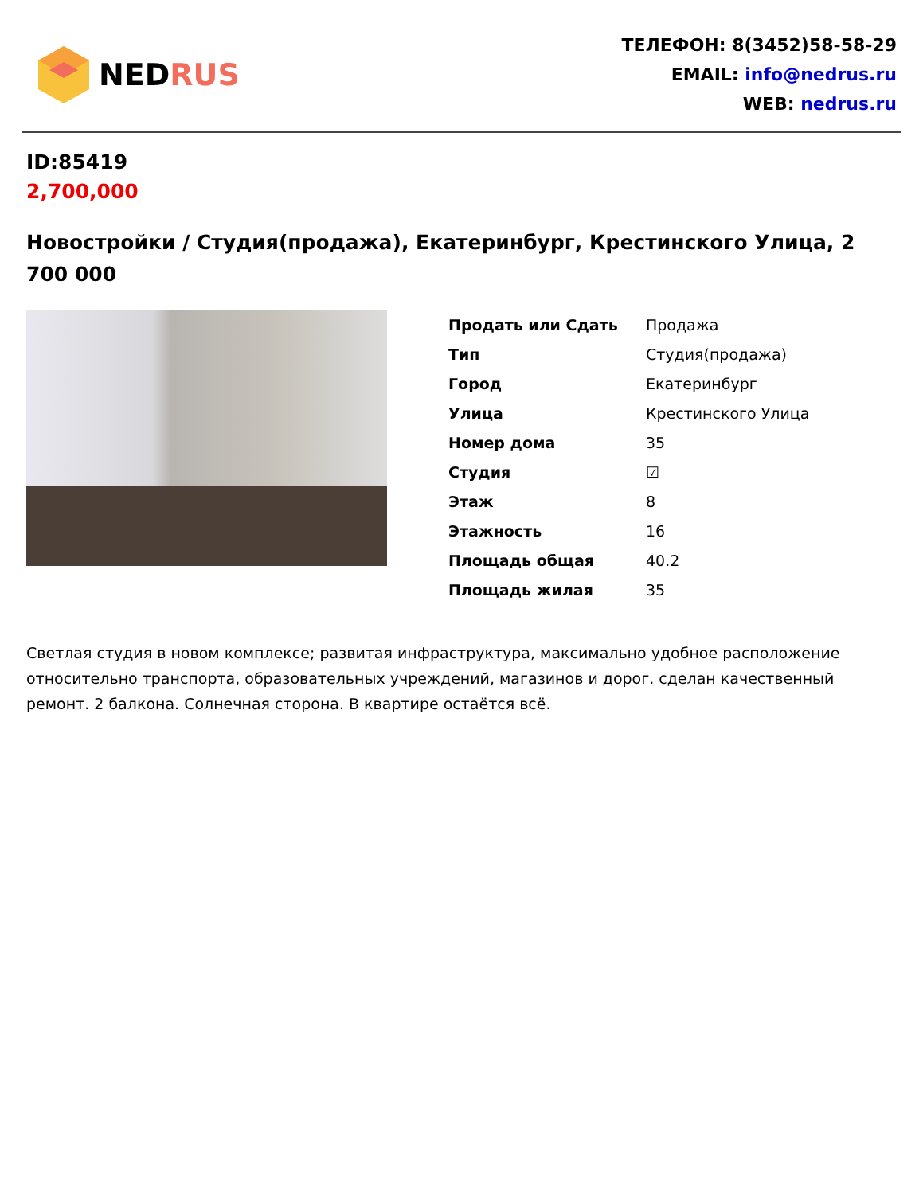NEDRUS
ТЕЛЕФОН: 8(3452)58-58-29
EMAIL: info@nedrus.ru
WEB: nedrus.ru
ID:85419
2,700,000
Новостройки / Студия(продажа), Екатеринбург, Крестинского Улица, 2 700 000
| Продать или Сдать | Продажа |
| Тип | Студия(продажа) |
| Город | Екатеринбург |
| Улица | Крестинского Улица |
| Номер дома | 35 |
| Студия | ☑ |
| Этаж | 8 |
| Этажность | 16 |
| Площадь общая | 40.2 |
| Площадь жилая | 35 |
Светлая студия в новом комплексе; развитая инфраструктура, максимально удобное расположение относительно транспорта, образовательных учреждений, магазинов и дорог. сделан качественный ремонт. 2 балкона. Солнечная сторона. В квартире остаётся всё.